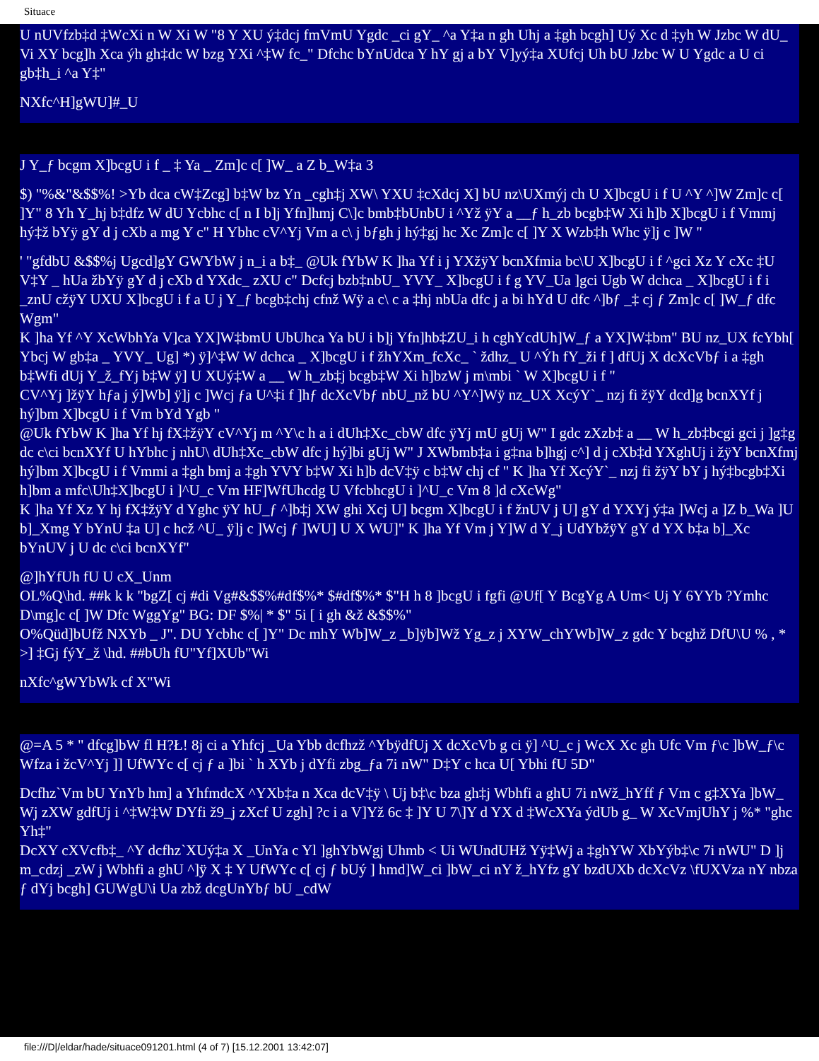Situace
U nUVfzb‡d ‡WcXi n W Xi W "8 Y XU ý‡dcj fmVmU Ygdc _ci gY_ ^a Y‡a n gh Uhj a ‡gh bcgh] Uý Xc d ‡yh W Jzbc W dU_ Vi XY bcg]h Xca ýh gh‡dc W bzg YXi ^‡W fc_" Dfchc bYnUdca Y hY gj a bY V]yý‡a XUfcj Uh bU Jzbc W U Ygdc a U ci gb‡h_i ^a Y‡"
NXfc^H]gWU]#_U
J Y_ƒ bcgm X]bcgU i f _ ‡ Ya _ Zm]c c[ ]W_ a Z b_W‡a 3
$) "%&"&$$%! >Yb dca cW‡Zcg] b‡W bz Yn _cgh‡j XW\ YXU ‡cXdcj X] bU nz\UXmýj ch U X]bcgU i f U ^Y ^]W Zm]c c[ ]Y" 8 Yh Y_hj b‡dfz W dU Ycbhc c[ n I b]j Yfn]hmj C\]c bmb‡bUnbU i ^Yž ÿY a __ƒ h_zb bcgb‡W Xi h]b X]bcgU i f Vmmj hý‡ž bYÿ gY d j cXb a mg Y c" H Ybhc cV^Yj Vm a c\ j bƒgh j hý‡gj hc Xc Zm]c c[ ]Y X Wzb‡h Whc ÿ]j c ]W "
' "gfdbU &$$%j Ugcd]gY GWYbW j n_i a b‡_ @Uk fYbW K ]ha Yf i j YXžÿY bcnXfmia bc\U X]bcgU i f ^gci Xz Y cXc ‡U V‡Y _ hUa žbYÿ gY d j cXb d YXdc_ zXU c" Dcfcj bzb‡nbU_ YVY_ X]bcgU i f g YV_Ua ]gci Ugb W dchca _ X]bcgU i f i _znU cžÿY UXU X]bcgU i f a U j Y_ƒ bcgb‡chj cfnž Wÿ a c\ c a ‡hj nbUa dfc j a bi hYd U dfc ^]bƒ _‡ cj ƒ Zm]c c[ ]W_ƒ dfc Wgm"
K ]ha Yf ^Y XcWbhYa V]ca YX]W‡bmU UbUhca Ya bU i b]j Yfn]hb‡ZU_i h cghYcdUh]W_ƒ a YX]W‡bm" BU nz_UX fcYbh[ Ybcj W gb‡a _ YVY_ Ug] *) ÿ]^‡W W dchca _ X]bcgU i f žhYXm_fcXc_ ` ždhz_ U ^Ýh fY_ži f ] dfUj X dcXcVbƒ i a ‡gh b‡Wfi dUj Y_ž_fYj b‡W ÿ] U XUý‡W a __ W h_zb‡j bcgb‡W Xi h]bzW j m\mbi ` W X]bcgU i f "
CV^Yj ]žÿY hƒa j ý]Wb] ÿ]j c ]Wcj ƒa U^‡i f ]hƒ dcXcVbƒ nbU_nž bU ^Y^]Wÿ nz_UX XcýY`_ nzj fi žÿY dcd]g bcnXYf j hý]bm X]bcgU i f Vm bYd Ygb "
@Uk fYbW K ]ha Yf hj fX‡žÿY cV^Yj m ^Y\c h a i dUh‡Xc_cbW dfc ÿYj mU gUj W" I gdc zXzb‡ a __ W h_zb‡bcgi gci j ]g‡g dc c\ci bcnXYf U hYbhc j nhU\ dUh‡Xc_cbW dfc j hý]bi gUj W" J XWbmb‡a i g‡na b]hgj c^] d j cXb‡d YXghUj i žÿY bcnXfmj hý]bm X]bcgU i f Vmmi a ‡gh bmj a ‡gh YVY b‡W Xi h]b dcV‡ÿ c b‡W chj cf " K ]ha Yf XcýY`_ nzj fi žÿY bY j hý‡bcgb‡Xi h]bm a mfc\Uh‡X]bcgU i ]^U_c Vm HF]WfUhcdg U VfcbhcgU i ]^U_c Vm 8 ]d cXcWg"
K ]ha Yf Xz Y hj fX‡žÿY d Yghc ÿY hU_ƒ ^]b‡j XW ghi Xcj U] bcgm X]bcgU i f žnUV j U] gY d YXYj ý‡a ]Wcj a ]Z b_Wa ]U b]_Xmg Y bYnU ‡a U] c hcž ^U_ ÿ]j c ]Wcj ƒ ]WU] U X WU]" K ]ha Yf Vm j Y]W d Y_j UdYbžÿY gY d YX b‡a b]_Xc bYnUV j U dc c\ci bcnXYf"
@]hYfUh fU U cX_Unm
OL%Q\hd. ##k k k "bgZ[ cj #di Vg#&$$%#df$%* $#df$%* $"H h 8 ]bcgU i fgfi @Uf[ Y BcgYg A Um< Uj Y 6YYb ?Ymhc D\mg]c c[ ]W Dfc WggYg" BG: DF $%| * $" 5i [ i gh &ž &$$%"
O%Qüd]bUfž NXYb _ J". DU Ycbhc c[ ]Y" Dc mhY Wb]W_z _b]ÿb]Wž Yg_z j XYW_chYWb]W_z gdc Y bcghž DfU\U % , *
>] ‡Gj fýY_ž \hd. ##bUh fU"Yf]XUb"Wi
nXfc^gWYbWk cf X"Wi
@=A 5 * " dfcg]bW fl H?Ł! 8j ci a Yhfcj _Ua Ybb dcfhzž ^YbÿdfUj X dcXcVb g ci ÿ] ^U_c j WcX Xc gh Ufc Vm ƒ\c ]bW_ƒ\c Wfza i žcV^Yj ]] UfWYc c[ cj ƒ a ]bi ` h XYb j dYfi zbg_ƒa 7i nW" D‡Y c hca U[ Ybhi fU 5D"
Dcfhz`Vm bU YnYb hm] a YhfmdcX ^YXb‡a n Xca dcV‡ÿ \ Uj b‡\c bza gh‡j Wbhfi a ghU 7i nWž_hYff ƒ Vm c g‡XYa ]bW_ Wj zXW gdfUj i ^‡W‡W DYfi ž9_j zXcf U zgh] ?c i a V]Yž 6c ‡ ]Y U 7\]Y d YX d ‡WcXYa ýdUb g_ W XcVmjUhY j %* "ghc Yh‡"
DcXY cXVcfb‡_ ^Y dcfhz`XUý‡a X _UnYa c Yl ]ghYbWgj Uhmb < Ui WUndUHž Yÿ‡Wj a ‡ghYW XbYýb‡\c 7i nWU" D ]j m_cdzj _zW j Wbhfi a ghU ^]ÿ X ‡ Y UfWYc c[ cj ƒ bUý ] hmd]W_ci ]bW_ci nY ž_hYfz gY bzdUXb dcXcVz \fUXVza nY nbza ƒ dYj bcgh] GUWgU\i Ua zbž dcgUnYbƒ bU _cdW
file:///D|/eldar/hade/situace091201.html (4 of 7) [15.12.2001 13:42:07]